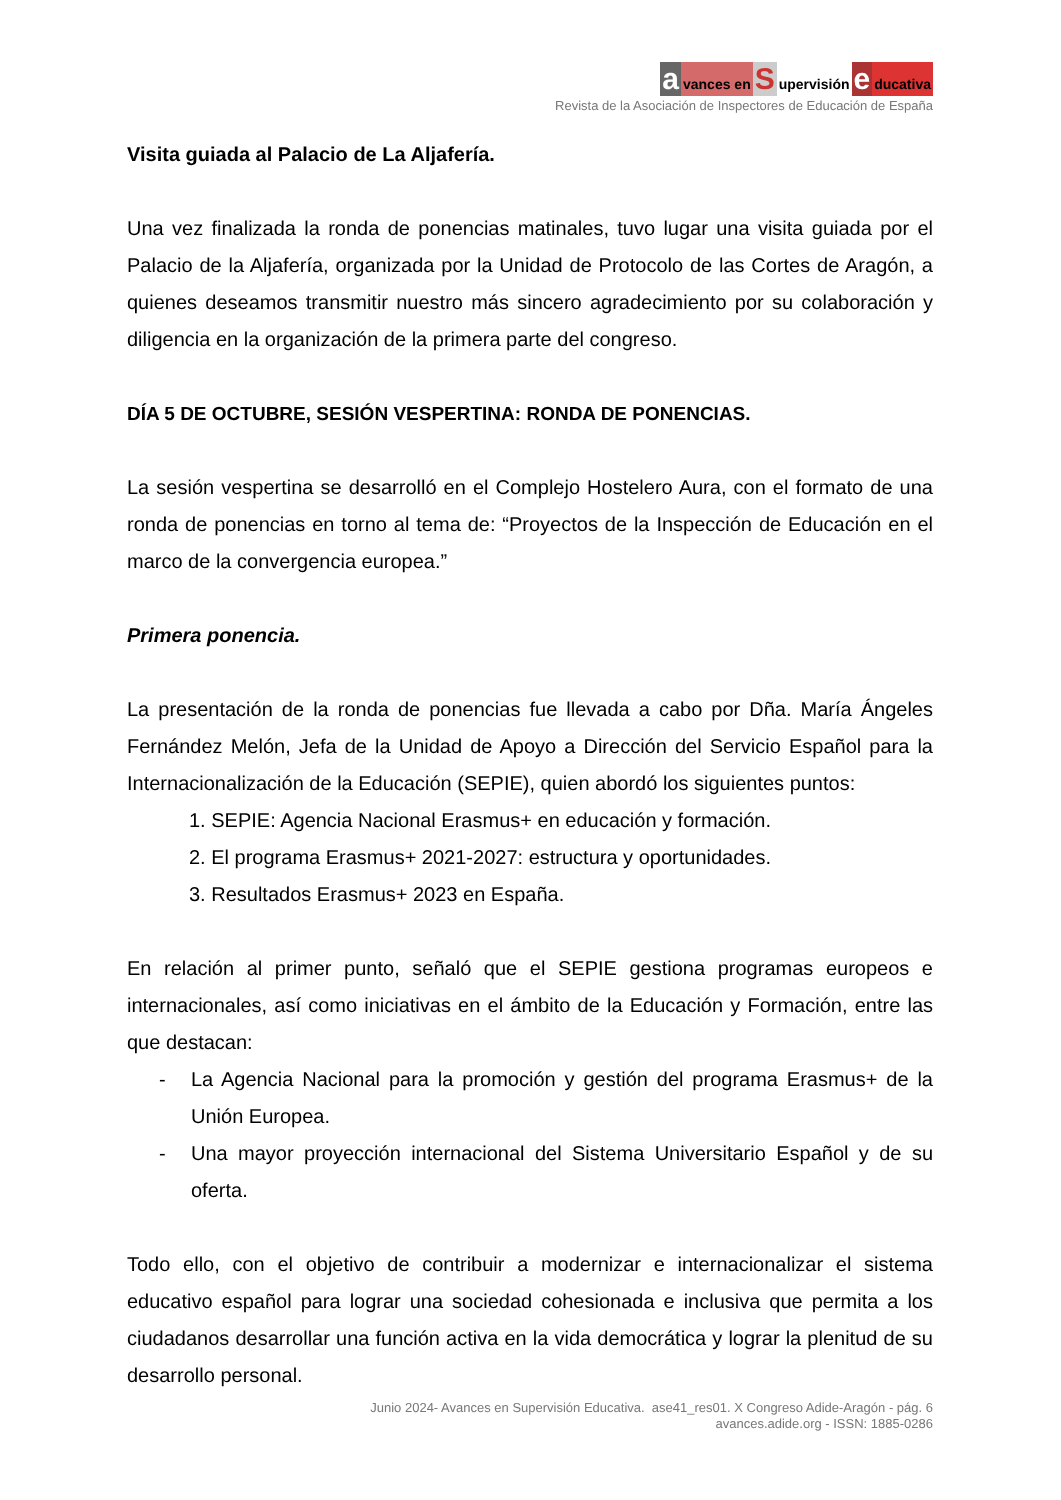avances en S upervisión e ducativa
Revista de la Asociación de Inspectores de Educación de España
Visita guiada al Palacio de La Aljafería.
Una vez finalizada la ronda de ponencias matinales, tuvo lugar una visita guiada por el Palacio de la Aljafería, organizada por la Unidad de Protocolo de las Cortes de Aragón, a quienes deseamos transmitir nuestro más sincero agradecimiento por su colaboración y diligencia en la organización de la primera parte del congreso.
DÍA 5 DE OCTUBRE, SESIÓN VESPERTINA: RONDA DE PONENCIAS.
La sesión vespertina se desarrolló en el Complejo Hostelero Aura, con el formato de una ronda de ponencias en torno al tema de: “Proyectos de la Inspección de Educación en el marco de la convergencia europea.”
Primera ponencia.
La presentación de la ronda de ponencias fue llevada a cabo por Dña. María Ángeles Fernández Melón, Jefa de la Unidad de Apoyo a Dirección del Servicio Español para la Internacionalización de la Educación (SEPIE), quien abordó los siguientes puntos:
1. SEPIE: Agencia Nacional Erasmus+ en educación y formación.
2. El programa Erasmus+ 2021-2027: estructura y oportunidades.
3. Resultados Erasmus+ 2023 en España.
En relación al primer punto, señaló que el SEPIE gestiona programas europeos e internacionales, así como iniciativas en el ámbito de la Educación y Formación, entre las que destacan:
- La Agencia Nacional para la promoción y gestión del programa Erasmus+ de la Unión Europea.
- Una mayor proyección internacional del Sistema Universitario Español y de su oferta.
Todo ello, con el objetivo de contribuir a modernizar e internacionalizar el sistema educativo español para lograr una sociedad cohesionada e inclusiva que permita a los ciudadanos desarrollar una función activa en la vida democrática y lograr la plenitud de su desarrollo personal.
Junio 2024- Avances en Supervisión Educativa. ase41_res01. X Congreso Adide-Aragón - pág. 6
avances.adide.org - ISSN: 1885-0286